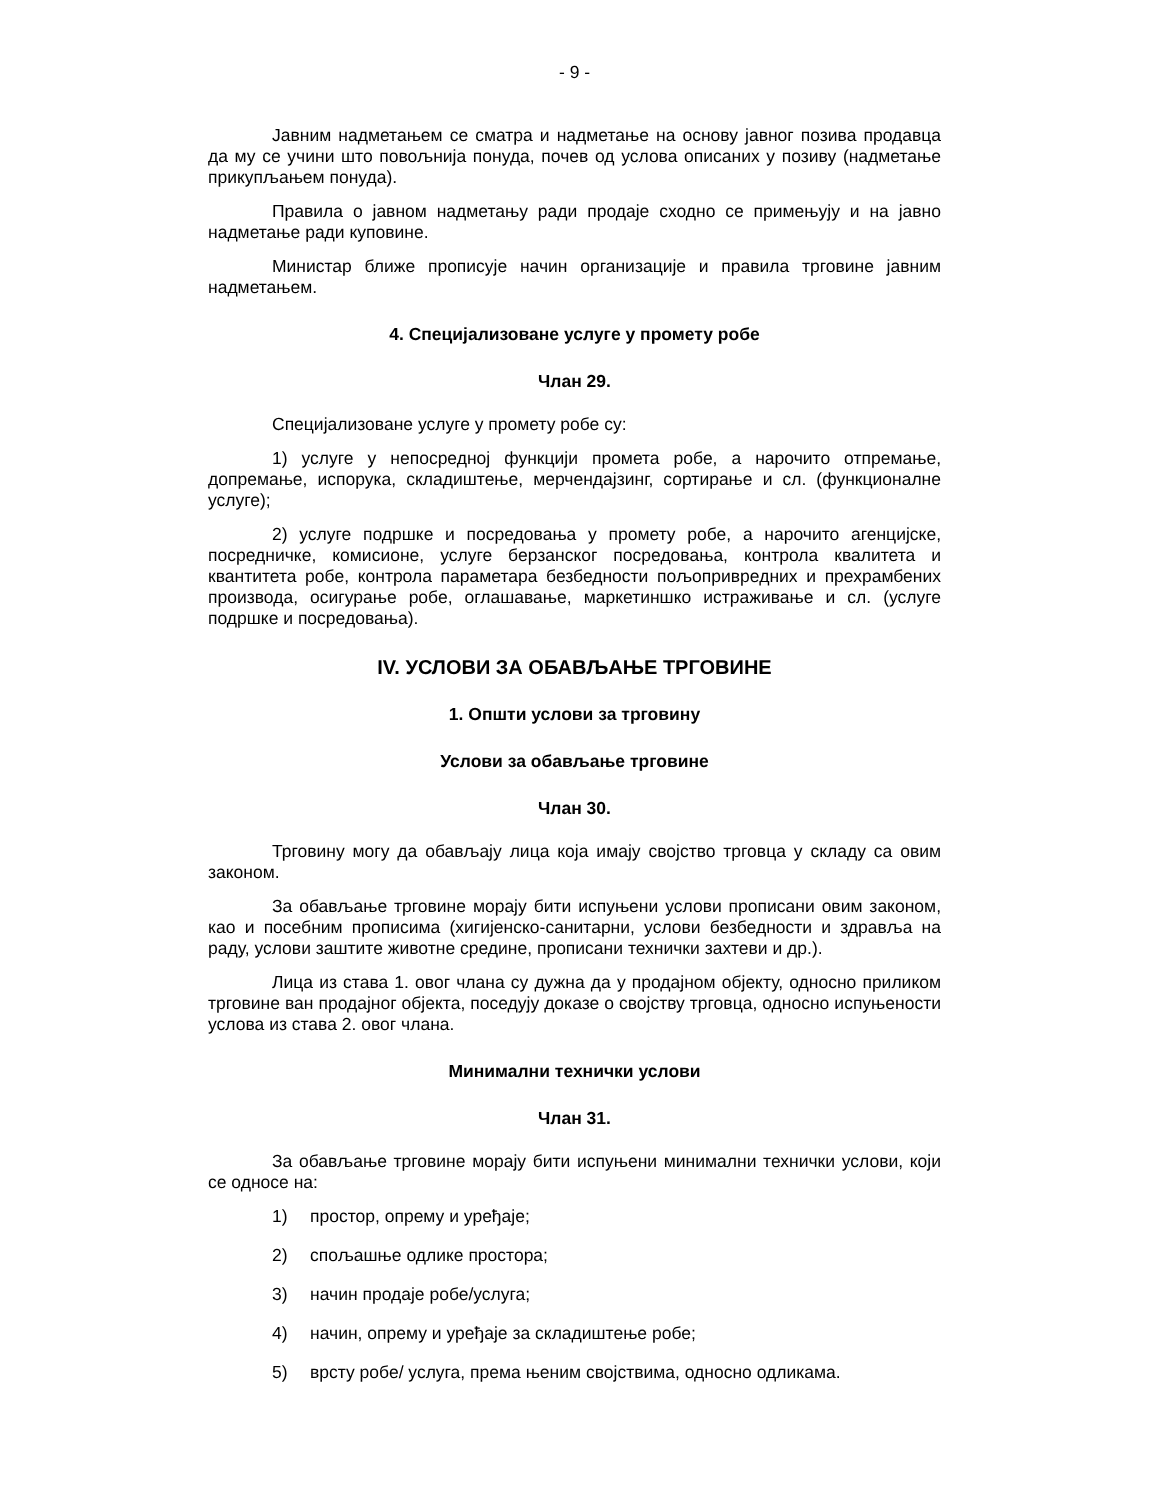- 9 -
Јавним надметањем се сматра и надметање на основу јавног позива продавца да му се учини што повољнија понуда, почев од услова описаних у позиву (надметање прикупљањем понуда).
Правила о јавном надметању ради продаје сходно се примењују и на јавно надметање ради куповине.
Министар ближе прописује начин организације и правила трговине јавним надметањем.
4. Специјализоване услуге у промету робе
Члан 29.
Специјализоване услуге у промету робе су:
1) услуге у непосредној функцији промета робе, а нарочито отпремање, допремање, испорука, складиштење, мерчендајзинг, сортирање и сл. (функционалне услуге);
2) услуге подршке и посредовања у промету робе, а нарочито агенцијске, посредничке, комисионе, услуге берзанског посредовања, контрола квалитета и квантитета робе, контрола параметара безбедности пољопривредних и прехрамбених производа, осигурање робе, оглашавање, маркетиншко истраживање и сл. (услуге подршке и посредовања).
IV. УСЛОВИ ЗА ОБАВЉАЊЕ ТРГОВИНЕ
1. Општи услови за трговину
Услови за обављање трговине
Члан 30.
Трговину могу да обављају лица која имају својство трговца у складу са овим законом.
За обављање трговине морају бити испуњени услови прописани овим законом, као и посебним прописима (хигијенско-санитарни, услови безбедности и здравља на раду, услови заштите животне средине, прописани технички захтеви и др.).
Лица из става 1. овог члана су дужна да у продајном објекту, односно приликом трговине ван продајног објекта, поседују доказе о својству трговца, односно испуњености услова из става 2. овог члана.
Минимални технички услови
Члан 31.
За обављање трговине морају бити испуњени минимални технички услови, који се односе на:
1) простор, опрему и уређаје;
2) спољашње одлике простора;
3) начин продаје робе/услуга;
4) начин, опрему и уређаје за складиштење робе;
5) врсту робе/ услуга, према њеним својствима, односно одликама.